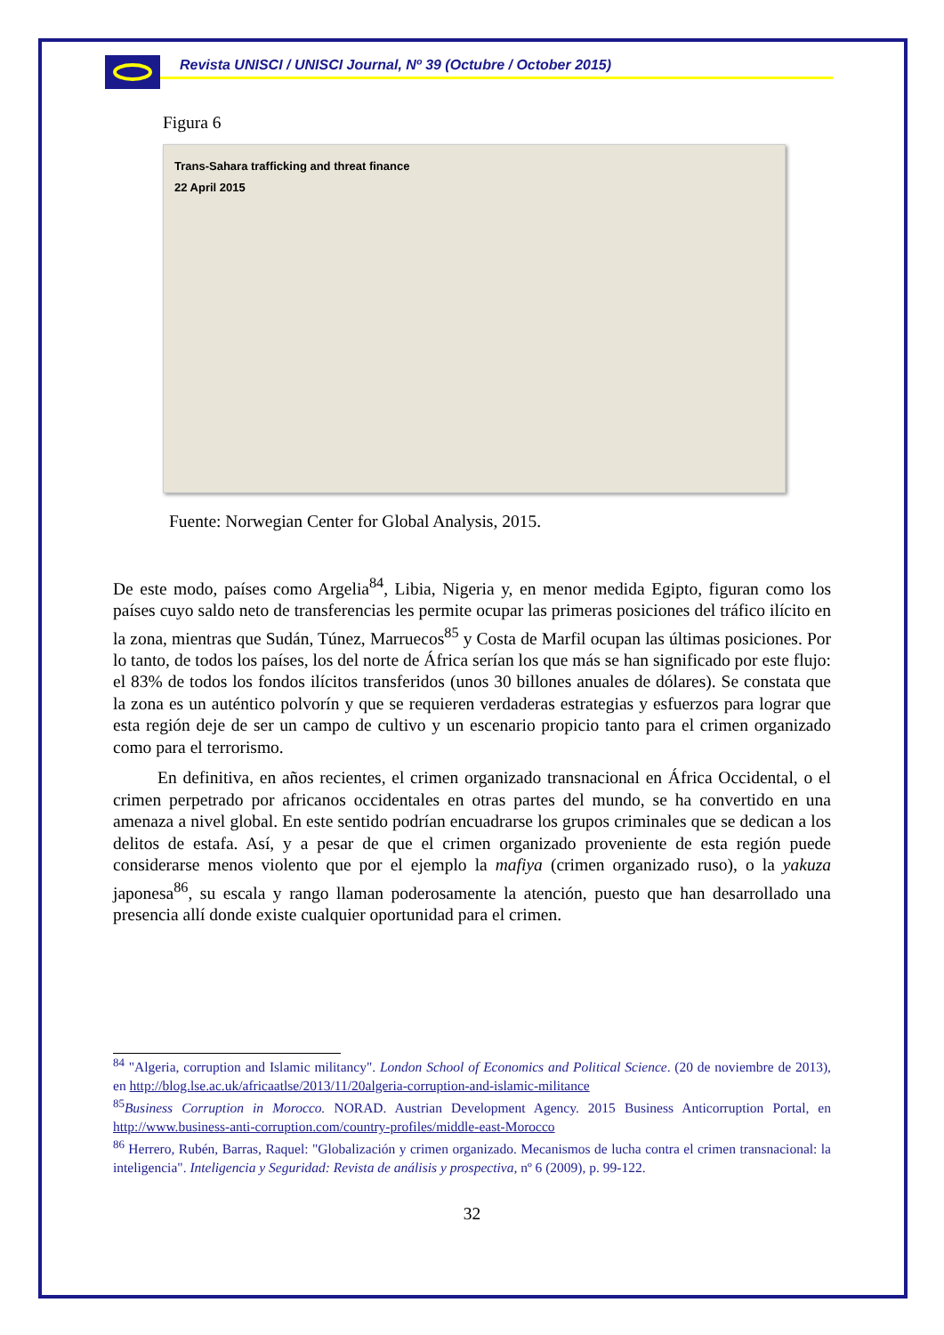Revista UNISCI / UNISCI Journal, Nº 39 (Octubre / October 2015)
Figura 6
Trans-Sahara trafficking and threat finance
22 April 2015
Fuente: Norwegian Center for Global Analysis, 2015.
De este modo, países como Argelia<sup>84</sup>, Libia, Nigeria y, en menor medida Egipto, figuran como los países cuyo saldo neto de transferencias les permite ocupar las primeras posiciones del tráfico ilícito en la zona, mientras que Sudán, Túnez, Marruecos<sup>85</sup> y Costa de Marfil ocupan las últimas posiciones. Por lo tanto, de todos los países, los del norte de África serían los que más se han significado por este flujo: el 83% de todos los fondos ilícitos transferidos (unos 30 billones anuales de dólares). Se constata que la zona es un auténtico polvorín y que se requieren verdaderas estrategias y esfuerzos para lograr que esta región deje de ser un campo de cultivo y un escenario propicio tanto para el crimen organizado como para el terrorismo.
En definitiva, en años recientes, el crimen organizado transnacional en África Occidental, o el crimen perpetrado por africanos occidentales en otras partes del mundo, se ha convertido en una amenaza a nivel global. En este sentido podrían encuadrarse los grupos criminales que se dedican a los delitos de estafa. Así, y a pesar de que el crimen organizado proveniente de esta región puede considerarse menos violento que por el ejemplo la mafiya (crimen organizado ruso), o la yakuza japonesa<sup>86</sup>, su escala y rango llaman poderosamente la atención, puesto que han desarrollado una presencia allí donde existe cualquier oportunidad para el crimen.
<sup>84</sup> "Algeria, corruption and Islamic militancy". London School of Economics and Political Science. (20 de noviembre de 2013), en http://blog.lse.ac.uk/africaatlse/2013/11/20algeria-corruption-and-islamic-militance
<sup>85</sup> Business Corruption in Morocco. NORAD. Austrian Development Agency. 2015 Business Anticorruption Portal, en http://www.business-anti-corruption.com/country-profiles/middle-east-Morocco
<sup>86</sup> Herrero, Rubén, Barras, Raquel: "Globalización y crimen organizado. Mecanismos de lucha contra el crimen transnacional: la inteligencia". Inteligencia y Seguridad: Revista de análisis y prospectiva, nº 6 (2009), p. 99-122.
32